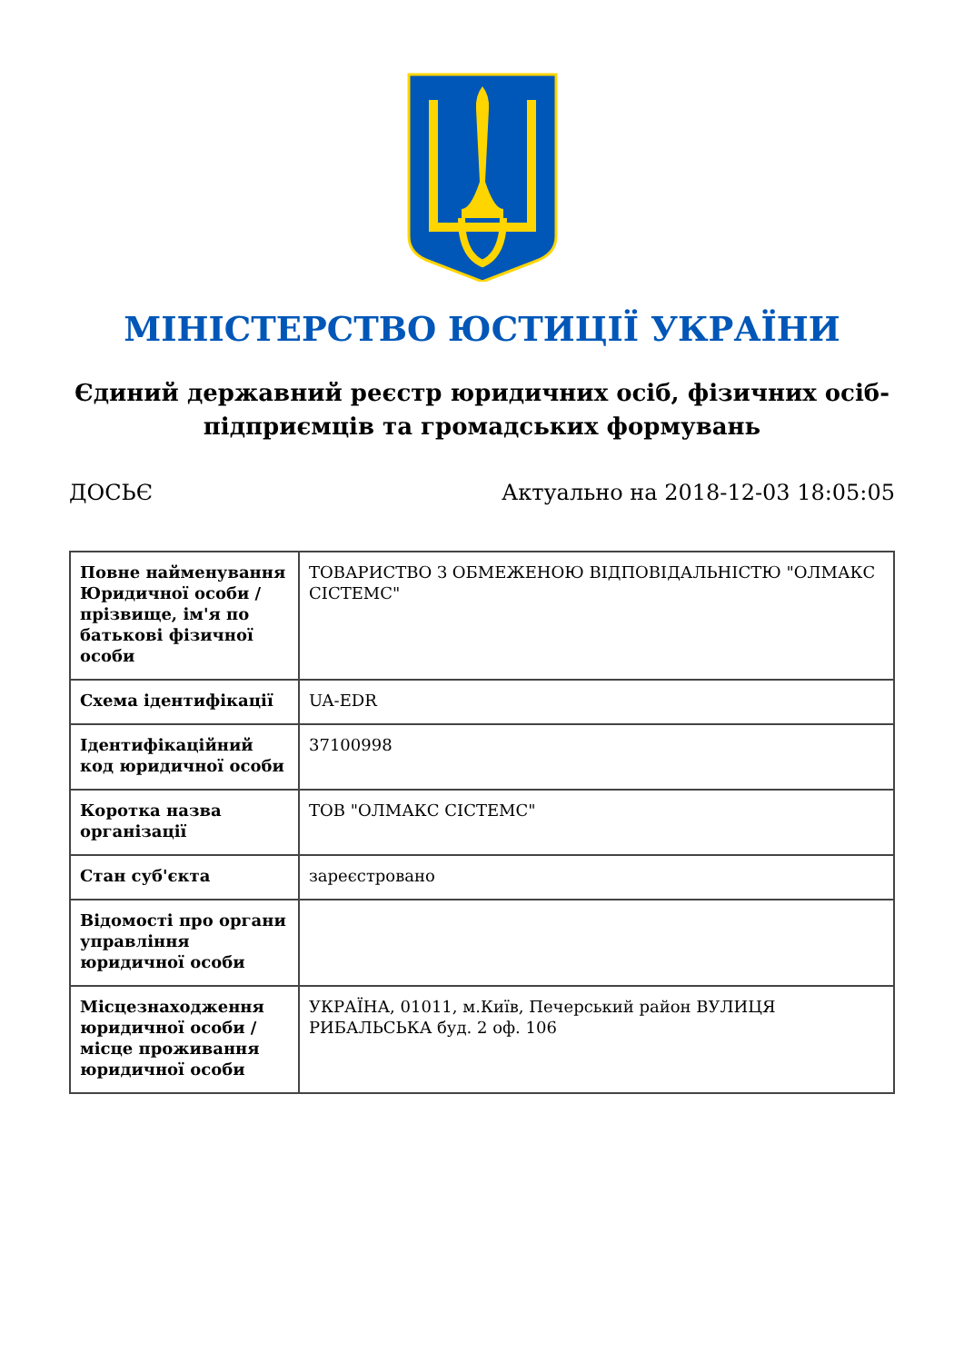МІНІСТЕРСТВО ЮСТИЦІЇ УКРАЇНИ
Єдиний державний реєстр юридичних осіб, фізичних осіб-підприємців та громадських формувань
ДОСЬЄ Актуально на 2018-12-03 18:05:05
| Повне найменування Юридичної особи / прізвище, ім'я по батькові фізичної особи | ТОВАРИСТВО З ОБМЕЖЕНОЮ ВІДПОВІДАЛЬНІСТЮ "ОЛМАКС СІСТЕМС" |
| Схема ідентифікації | UA-EDR |
| Ідентифікаційний код юридичної особи | 37100998 |
| Коротка назва організації | ТОВ "ОЛМАКС СІСТЕМС" |
| Стан суб'єкта | зареєстровано |
| Відомості про органи управління юридичної особи | |
| Місцезнаходження юридичної особи / місце проживання юридичної особи | УКРАЇНА, 01011, м.Київ, Печерський район ВУЛИЦЯ РИБАЛЬСЬКА буд. 2 оф. 106 |